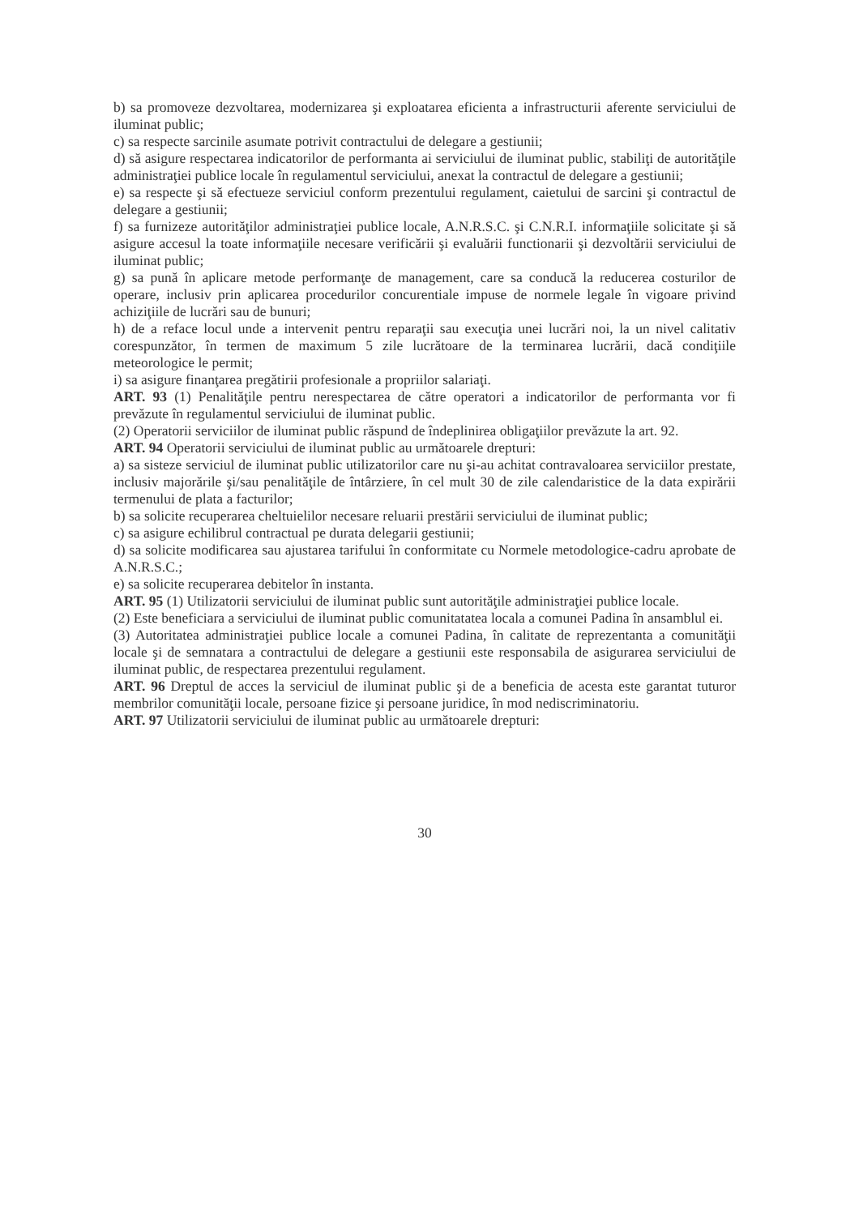b) sa promoveze dezvoltarea, modernizarea şi exploatarea eficienta a infrastructurii aferente serviciului de iluminat public;
c) sa respecte sarcinile asumate potrivit contractului de delegare a gestiunii;
d) să asigure respectarea indicatorilor de performanta ai serviciului de iluminat public, stabiliţi de autorităţile administraţiei publice locale în regulamentul serviciului, anexat la contractul de delegare a gestiunii;
e) sa respecte şi să efectueze serviciul conform prezentului regulament, caietului de sarcini şi contractul de delegare a gestiunii;
f) sa furnizeze autorităţilor administraţiei publice locale, A.N.R.S.C. şi C.N.R.I. informaţiile solicitate şi să asigure accesul la toate informaţiile necesare verificării şi evaluării functionarii şi dezvoltării serviciului de iluminat public;
g) sa pună în aplicare metode performanţe de management, care sa conducă la reducerea costurilor de operare, inclusiv prin aplicarea procedurilor concurentiale impuse de normele legale în vigoare privind achiziţiile de lucrări sau de bunuri;
h) de a reface locul unde a intervenit pentru reparaţii sau execuţia unei lucrări noi, la un nivel calitativ corespunzător, în termen de maximum 5 zile lucrătoare de la terminarea lucrării, dacă condiţiile meteorologice le permit;
i) sa asigure finanţarea pregătirii profesionale a propriilor salariaţi.
ART. 93 (1) Penalităţile pentru nerespectarea de către operatori a indicatorilor de performanta vor fi prevăzute în regulamentul serviciului de iluminat public.
(2) Operatorii serviciilor de iluminat public răspund de îndeplinirea obligaţiilor prevăzute la art. 92.
ART. 94 Operatorii serviciului de iluminat public au următoarele drepturi:
a) sa sisteze serviciul de iluminat public utilizatorilor care nu şi-au achitat contravaloarea serviciilor prestate, inclusiv majorările şi/sau penalităţile de întârziere, în cel mult 30 de zile calendaristice de la data expirării termenului de plata a facturilor;
b) sa solicite recuperarea cheltuielilor necesare reluarii prestării serviciului de iluminat public;
c) sa asigure echilibrul contractual pe durata delegarii gestiunii;
d) sa solicite modificarea sau ajustarea tarifului în conformitate cu Normele metodologice-cadru aprobate de A.N.R.S.C.;
e) sa solicite recuperarea debitelor în instanta.
ART. 95 (1) Utilizatorii serviciului de iluminat public sunt autorităţile administraţiei publice locale.
(2) Este beneficiara a serviciului de iluminat public comunitatatea locala a comunei Padina în ansamblul ei.
(3) Autoritatea administraţiei publice locale a comunei Padina, în calitate de reprezentanta a comunităţii locale şi de semnatara a contractului de delegare a gestiunii este responsabila de asigurarea serviciului de iluminat public, de respectarea prezentului regulament.
ART. 96 Dreptul de acces la serviciul de iluminat public şi de a beneficia de acesta este garantat tuturor membrilor comunităţii locale, persoane fizice şi persoane juridice, în mod nediscriminatoriu.
ART. 97 Utilizatorii serviciului de iluminat public au următoarele drepturi:
30